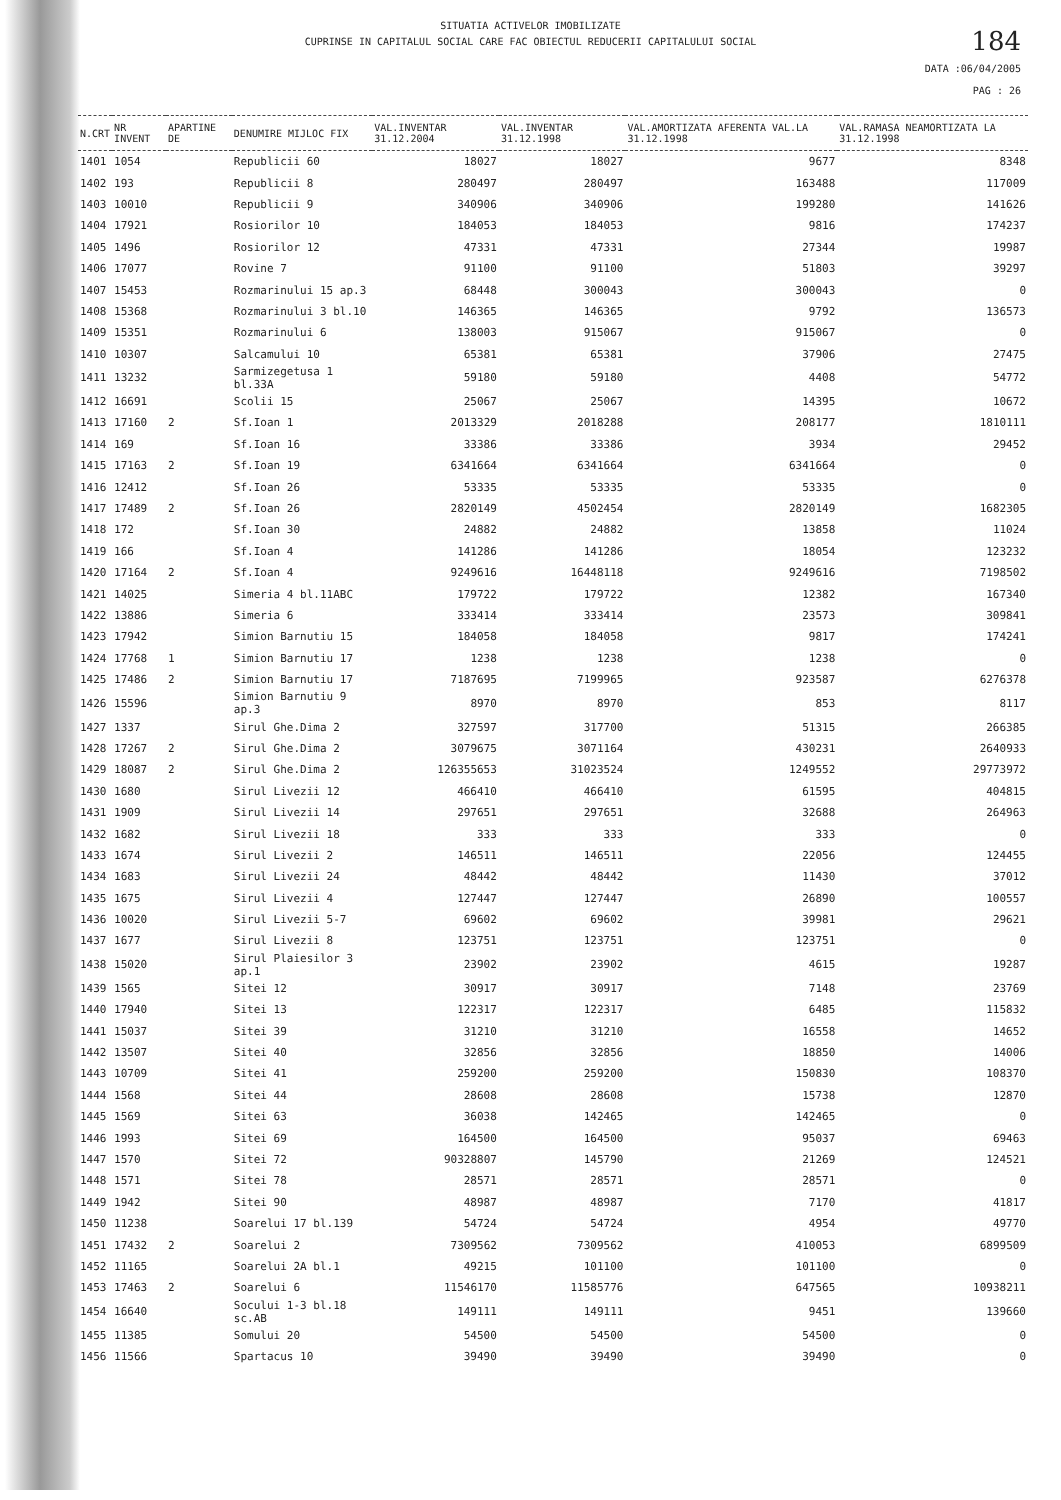SITUATIA ACTIVELOR IMOBILIZATE
CUPRINSE IN CAPITALUL SOCIAL CARE FAC OBIECTUL REDUCERII CAPITALULUI SOCIAL
184
DATA :06/04/2005
PAG : 26
| N.CRT | NR INVENT | APARTINE DE | DENUMIRE MIJLOC FIX | VAL.INVENTAR 31.12.2004 | VAL.INVENTAR 31.12.1998 | VAL.AMORTIZATA AFERENTA VAL.LA 31.12.1998 | VAL.RAMASA NEAMORTIZATA LA 31.12.1998 |
| --- | --- | --- | --- | --- | --- | --- | --- |
| 1401 | 1054 | | Republicii 60 | 18027 | 18027 | 9677 | 8348 |
| 1402 | 193 | | Republicii 8 | 280497 | 280497 | 163488 | 117009 |
| 1403 | 10010 | | Republicii 9 | 340906 | 340906 | 199280 | 141626 |
| 1404 | 17921 | | Rosiorilor 10 | 184053 | 184053 | 9816 | 174237 |
| 1405 | 1496 | | Rosiorilor 12 | 47331 | 47331 | 27344 | 19987 |
| 1406 | 17077 | | Rovine 7 | 91100 | 91100 | 51803 | 39297 |
| 1407 | 15453 | | Rozmarinului 15 ap.3 | 68448 | 300043 | 300043 | 0 |
| 1408 | 15368 | | Rozmarinului 3 bl.10 | 146365 | 146365 | 9792 | 136573 |
| 1409 | 15351 | | Rozmarinului 6 | 138003 | 915067 | 915067 | 0 |
| 1410 | 10307 | | Salcamului 10 | 65381 | 65381 | 37906 | 27475 |
| 1411 | 13232 | | Sarmizegetusa 1 bl.33A | 59180 | 59180 | 4408 | 54772 |
| 1412 | 16691 | | Scolii 15 | 25067 | 25067 | 14395 | 10672 |
| 1413 | 17160 | 2 | Sf.Ioan 1 | 2013329 | 2018288 | 208177 | 1810111 |
| 1414 | 169 | | Sf.Ioan 16 | 33386 | 33386 | 3934 | 29452 |
| 1415 | 17163 | 2 | Sf.Ioan 19 | 6341664 | 6341664 | 6341664 | 0 |
| 1416 | 12412 | | Sf.Ioan 26 | 53335 | 53335 | 53335 | 0 |
| 1417 | 17489 | 2 | Sf.Ioan 26 | 2820149 | 4502454 | 2820149 | 1682305 |
| 1418 | 172 | | Sf.Ioan 30 | 24882 | 24882 | 13858 | 11024 |
| 1419 | 166 | | Sf.Ioan 4 | 141286 | 141286 | 18054 | 123232 |
| 1420 | 17164 | 2 | Sf.Ioan 4 | 9249616 | 16448118 | 9249616 | 7198502 |
| 1421 | 14025 | | Simeria 4 bl.11ABC | 179722 | 179722 | 12382 | 167340 |
| 1422 | 13886 | | Simeria 6 | 333414 | 333414 | 23573 | 309841 |
| 1423 | 17942 | | Simion Barnutiu 15 | 184058 | 184058 | 9817 | 174241 |
| 1424 | 17768 | 1 | Simion Barnutiu 17 | 1238 | 1238 | 1238 | 0 |
| 1425 | 17486 | 2 | Simion Barnutiu 17 | 7187695 | 7199965 | 923587 | 6276378 |
| 1426 | 15596 | | Simion Barnutiu 9 ap.3 | 8970 | 8970 | 853 | 8117 |
| 1427 | 1337 | | Sirul Ghe.Dima 2 | 327597 | 317700 | 51315 | 266385 |
| 1428 | 17267 | 2 | Sirul Ghe.Dima 2 | 3079675 | 3071164 | 430231 | 2640933 |
| 1429 | 18087 | 2 | Sirul Ghe.Dima 2 | 126355653 | 31023524 | 1249552 | 29773972 |
| 1430 | 1680 | | Sirul Livezii 12 | 466410 | 466410 | 61595 | 404815 |
| 1431 | 1909 | | Sirul Livezii 14 | 297651 | 297651 | 32688 | 264963 |
| 1432 | 1682 | | Sirul Livezii 18 | 333 | 333 | 333 | 0 |
| 1433 | 1674 | | Sirul Livezii 2 | 146511 | 146511 | 22056 | 124455 |
| 1434 | 1683 | | Sirul Livezii 24 | 48442 | 48442 | 11430 | 37012 |
| 1435 | 1675 | | Sirul Livezii 4 | 127447 | 127447 | 26890 | 100557 |
| 1436 | 10020 | | Sirul Livezii 5-7 | 69602 | 69602 | 39981 | 29621 |
| 1437 | 1677 | | Sirul Livezii 8 | 123751 | 123751 | 123751 | 0 |
| 1438 | 15020 | | Sirul Plaiesilor 3 ap.1 | 23902 | 23902 | 4615 | 19287 |
| 1439 | 1565 | | Sitei 12 | 30917 | 30917 | 7148 | 23769 |
| 1440 | 17940 | | Sitei 13 | 122317 | 122317 | 6485 | 115832 |
| 1441 | 15037 | | Sitei 39 | 31210 | 31210 | 16558 | 14652 |
| 1442 | 13507 | | Sitei 40 | 32856 | 32856 | 18850 | 14006 |
| 1443 | 10709 | | Sitei 41 | 259200 | 259200 | 150830 | 108370 |
| 1444 | 1568 | | Sitei 44 | 28608 | 28608 | 15738 | 12870 |
| 1445 | 1569 | | Sitei 63 | 36038 | 142465 | 142465 | 0 |
| 1446 | 1993 | | Sitei 69 | 164500 | 164500 | 95037 | 69463 |
| 1447 | 1570 | | Sitei 72 | 90328807 | 145790 | 21269 | 124521 |
| 1448 | 1571 | | Sitei 78 | 28571 | 28571 | 28571 | 0 |
| 1449 | 1942 | | Sitei 90 | 48987 | 48987 | 7170 | 41817 |
| 1450 | 11238 | | Soarelui 17 bl.139 | 54724 | 54724 | 4954 | 49770 |
| 1451 | 17432 | 2 | Soarelui 2 | 7309562 | 7309562 | 410053 | 6899509 |
| 1452 | 11165 | | Soarelui 2A bl.1 | 49215 | 101100 | 101100 | 0 |
| 1453 | 17463 | 2 | Soarelui 6 | 11546170 | 11585776 | 647565 | 10938211 |
| 1454 | 16640 | | Socului 1-3 bl.18 sc.AB | 149111 | 149111 | 9451 | 139660 |
| 1455 | 11385 | | Somului 20 | 54500 | 54500 | 54500 | 0 |
| 1456 | 11566 | | Spartacus 10 | 39490 | 39490 | 39490 | 0 |